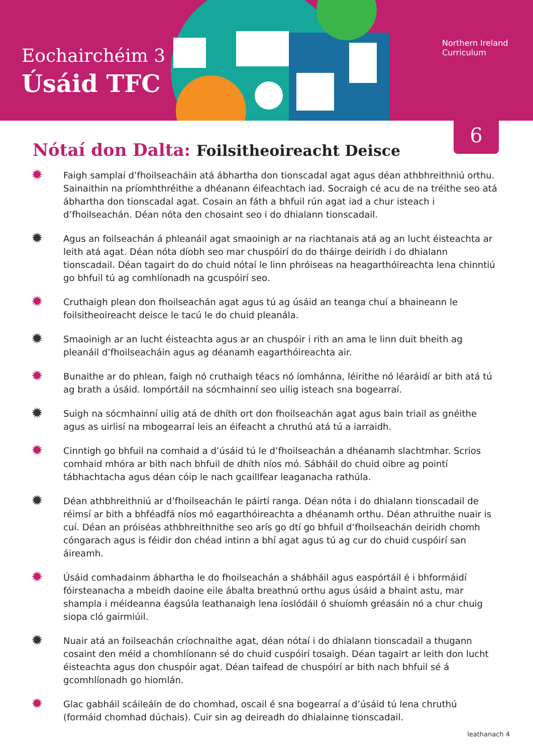Eochairchéim 3
Úsáid TFC
Northern Ireland
Curriculum
6
Nótaí don Dalta: Foilsitheoireacht Deisce
✹
Faigh samplaí d’fhoilseacháin atá ábhartha don tionscadal agat agus déan athbhreithniú orthu. Sainaithin na príomhthréithe a dhéanann éifeachtach iad. Socraigh cé acu de na tréithe seo atá ábhartha don tionscadal agat. Cosain an fáth a bhfuil rún agat iad a chur isteach i d’fhoilseachán. Déan nóta den chosaint seo i do dhialann tionscadail.
✹
Agus an foilseachán á phleanáil agat smaoinigh ar na riachtanais atá ag an lucht éisteachta ar leith atá agat. Déan nóta díobh seo mar chuspóirí do do tháirge deiridh i do dhialann tionscadail. Déan tagairt do do chuid nótaí le linn phróiseas na heagarthóireachta lena chinntiú go bhfuil tú ag comhlíonadh na gcuspóirí seo.
✹
Cruthaigh plean don fhoilseachán agat agus tú ag úsáid an teanga chuí a bhaineann le foilsitheoireacht deisce le tacú le do chuid pleanála.
✹
Smaoinigh ar an lucht éisteachta agus ar an chuspóir i rith an ama le linn duit bheith ag pleanáil d’fhoilseacháin agus ag déanamh eagarthóireachta air.
✹
Bunaithe ar do phlean, faigh nó cruthaigh téacs nó íomhánna, léirithe nó léaráidí ar bith atá tú ag brath a úsáid. Iompórtáil na sócmhainní seo uilig isteach sna bogearraí.
✹
Suigh na sócmhainní uilig atá de dhíth ort don fhoilseachán agat agus bain triail as gnéithe agus as uirlisí na mbogearraí leis an éifeacht a chruthú atá tú a iarraidh.
✹
Cinntigh go bhfuil na comhaid a d’úsáid tú le d’fhoilseachán a dhéanamh slachtmhar. Scrios comhaid mhóra ar bith nach bhfuil de dhíth níos mó. Sábháil do chuid oibre ag pointí tábhachtacha agus déan cóip le nach gcaillfear leaganacha rathúla.
✹
Déan athbhreithniú ar d’fhoilseachán le páirtí ranga. Déan nóta i do dhialann tionscadail de réimsí ar bith a bhféadfá níos mó eagarthóireachta a dhéanamh orthu. Déan athruithe nuair is cuí. Déan an próiséas athbhreithnithe seo arís go dtí go bhfuil d’fhoilseachán deiridh chomh cóngarach agus is féidir don chéad intinn a bhí agat agus tú ag cur do chuid cuspóirí san áireamh.
✹
Úsáid comhadainm ábhartha le do fhoilseachán a shábháil agus easpórtáil é i bhformáidí fóirsteanacha a mbeidh daoine eile ábalta breathnú orthu agus úsáid a bhaint astu, mar shampla i méideanna éagsúla leathanaigh lena íoslódáil ó shuíomh gréasáin nó a chur chuig siopa cló gairmiúil.
✹
Nuair atá an foilseachán críochnaithe agat, déan nótaí i do dhialann tionscadail a thugann cosaint den méid a chomhlíonann sé do chuid cuspóirí tosaigh. Déan tagairt ar leith don lucht éisteachta agus don chuspóir agat. Déan taifead de chuspóirí ar bith nach bhfuil sé á gcomhlíonadh go hiomlán.
✹
Glac gabháil scáileáin de do chomhad, oscail é sna bogearraí a d’úsáid tú lena chruthú (formáid chomhad dúchais). Cuir sin ag deireadh do dhialainne tionscadail.
leathanach 4